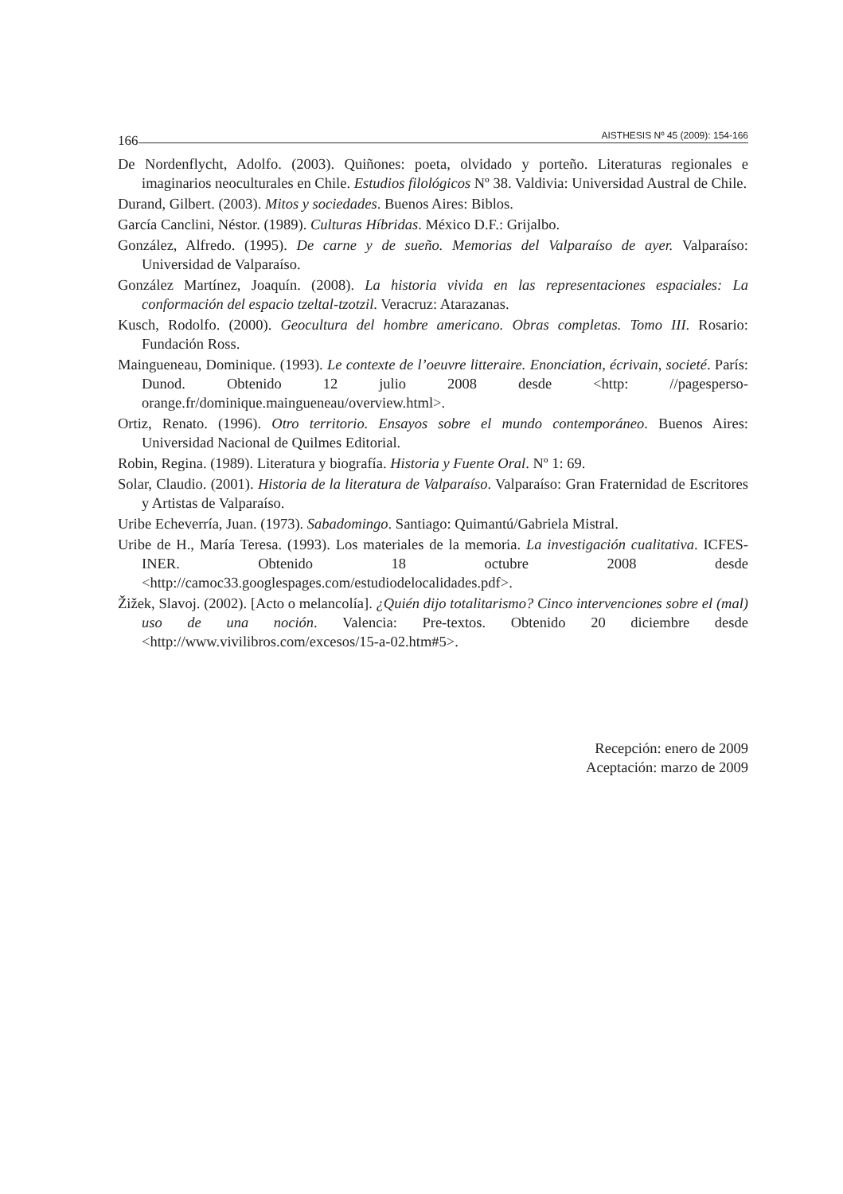166 AISTHESIS Nº 45 (2009): 154-166
De Nordenflycht, Adolfo. (2003). Quiñones: poeta, olvidado y porteño. Literaturas regionales e imaginarios neoculturales en Chile. Estudios filológicos Nº 38. Valdivia: Universidad Austral de Chile.
Durand, Gilbert. (2003). Mitos y sociedades. Buenos Aires: Biblos.
García Canclini, Néstor. (1989). Culturas Híbridas. México D.F.: Grijalbo.
González, Alfredo. (1995). De carne y de sueño. Memorias del Valparaíso de ayer. Valparaíso: Universidad de Valparaíso.
González Martínez, Joaquín. (2008). La historia vivida en las representaciones espaciales: La conformación del espacio tzeltal-tzotzil. Veracruz: Atarazanas.
Kusch, Rodolfo. (2000). Geocultura del hombre americano. Obras completas. Tomo III. Rosario: Fundación Ross.
Maingueneau, Dominique. (1993). Le contexte de l’oeuvre litteraire. Enonciation, écrivain, societé. París: Dunod. Obtenido 12 julio 2008 desde <http: //pagesperso-orange.fr/dominique.maingueneau/overview.html>.
Ortiz, Renato. (1996). Otro territorio. Ensayos sobre el mundo contemporáneo. Buenos Aires: Universidad Nacional de Quilmes Editorial.
Robin, Regina. (1989). Literatura y biografía. Historia y Fuente Oral. Nº 1: 69.
Solar, Claudio. (2001). Historia de la literatura de Valparaíso. Valparaíso: Gran Fraternidad de Escritores y Artistas de Valparaíso.
Uribe Echeverría, Juan. (1973). Sabadomingo. Santiago: Quimantú/Gabriela Mistral.
Uribe de H., María Teresa. (1993). Los materiales de la memoria. La investigación cualitativa. ICFES-INER. Obtenido 18 octubre 2008 desde <http://camoc33.googlespages.com/estudiodelocalidades.pdf>.
Žižek, Slavoj. (2002). [Acto o melancolía]. ¿Quién dijo totalitarismo? Cinco intervenciones sobre el (mal) uso de una noción. Valencia: Pre-textos. Obtenido 20 diciembre desde <http://www.vivilibros.com/excesos/15-a-02.htm#5>.
Recepción: enero de 2009
Aceptación: marzo de 2009